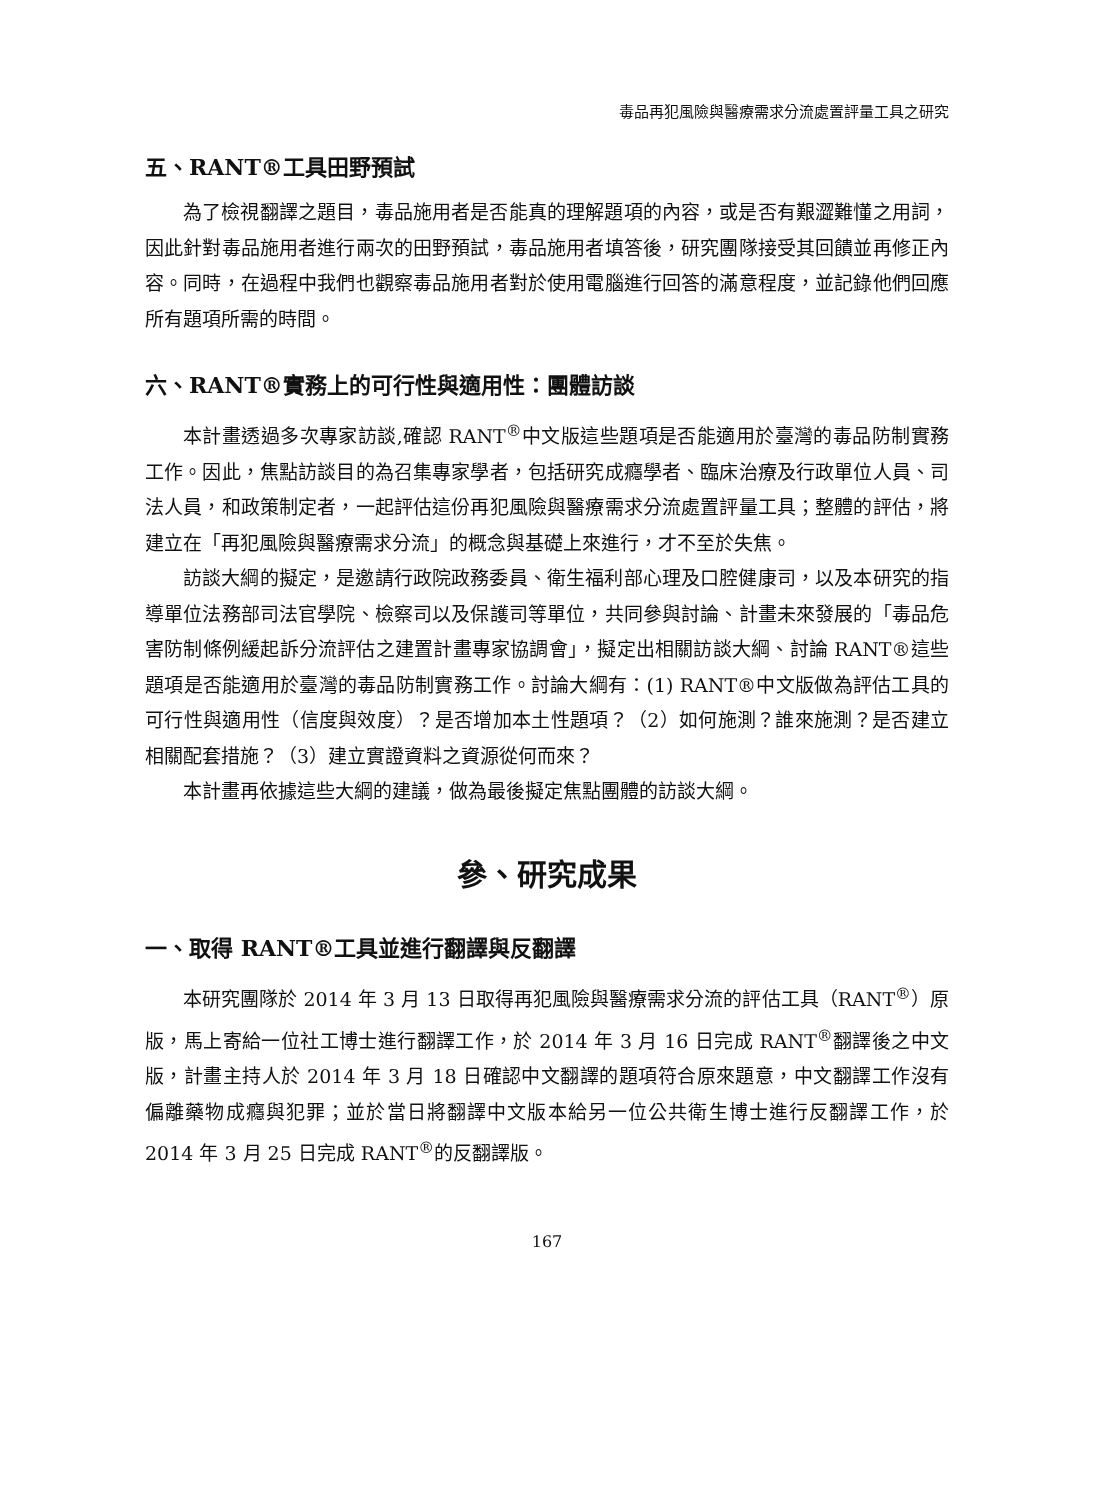毒品再犯風險與醫療需求分流處置評量工具之研究
五、RANT®工具田野預試
為了檢視翻譯之題目，毒品施用者是否能真的理解題項的內容，或是否有艱澀難懂之用詞，因此針對毒品施用者進行兩次的田野預試，毒品施用者填答後，研究團隊接受其回饋並再修正內容。同時，在過程中我們也觀察毒品施用者對於使用電腦進行回答的滿意程度，並記錄他們回應所有題項所需的時間。
六、RANT®實務上的可行性與適用性：團體訪談
本計畫透過多次專家訪談,確認 RANT<sup>®</sup>中文版這些題項是否能適用於臺灣的毒品防制實務工作。因此，焦點訪談目的為召集專家學者，包括研究成癮學者、臨床治療及行政單位人員、司法人員，和政策制定者，一起評估這份再犯風險與醫療需求分流處置評量工具；整體的評估，將建立在「再犯風險與醫療需求分流」的概念與基礎上來進行，才不至於失焦。
訪談大綱的擬定，是邀請行政院政務委員、衛生福利部心理及口腔健康司，以及本研究的指導單位法務部司法官學院、檢察司以及保護司等單位，共同參與討論、計畫未來發展的「毒品危害防制條例緩起訴分流評估之建置計畫專家協調會」，擬定出相關訪談大綱、討論 RANT®這些題項是否能適用於臺灣的毒品防制實務工作。討論大綱有：(1) RANT®中文版做為評估工具的可行性與適用性（信度與效度）？是否增加本土性題項？（2）如何施測？誰來施測？是否建立相關配套措施？（3）建立實證資料之資源從何而來？
本計畫再依據這些大綱的建議，做為最後擬定焦點團體的訪談大綱。
參、研究成果
一、取得 RANT®工具並進行翻譯與反翻譯
本研究團隊於 2014 年 3 月 13 日取得再犯風險與醫療需求分流的評估工具（RANT<sup>®</sup>）原版，馬上寄給一位社工博士進行翻譯工作，於 2014 年 3 月 16 日完成 RANT<sup>®</sup>翻譯後之中文版，計畫主持人於 2014 年 3 月 18 日確認中文翻譯的題項符合原來題意，中文翻譯工作沒有偏離藥物成癮與犯罪；並於當日將翻譯中文版本給另一位公共衛生博士進行反翻譯工作，於 2014 年 3 月 25 日完成 RANT<sup>®</sup>的反翻譯版。
167